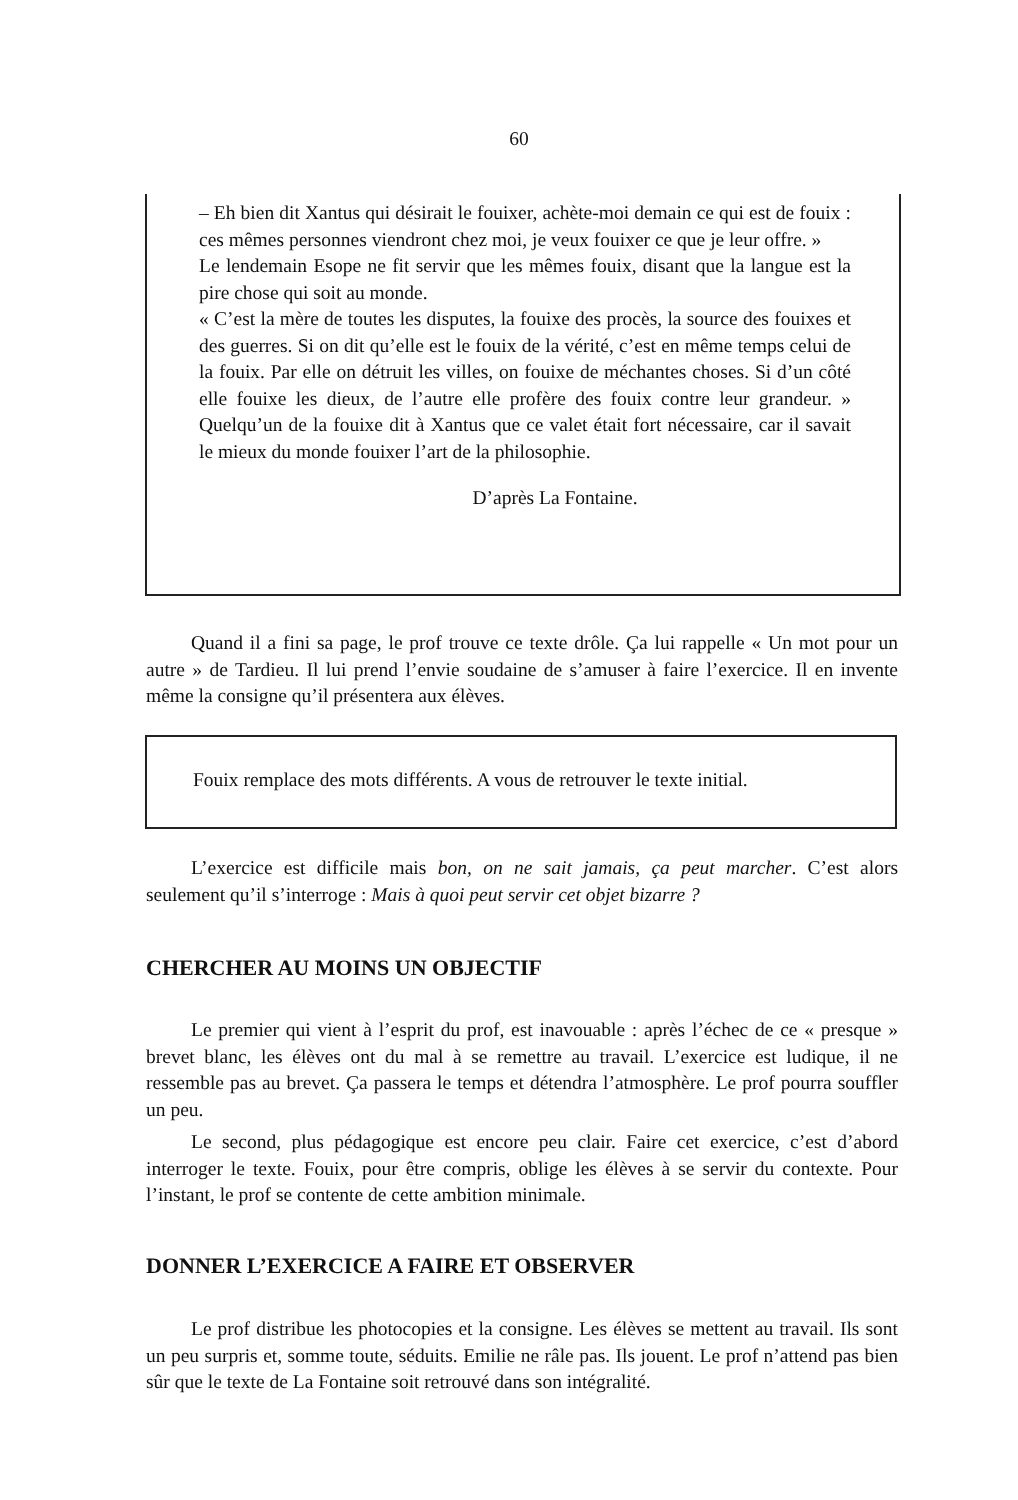60
– Eh bien dit Xantus qui désirait le fouixer, achète-moi demain ce qui est de fouix : ces mêmes personnes viendront chez moi, je veux fouixer ce que je leur offre. »
Le lendemain Esope ne fit servir que les mêmes fouix, disant que la langue est la pire chose qui soit au monde.
« C’est la mère de toutes les disputes, la fouixe des procès, la source des fouixes et des guerres. Si on dit qu’elle est le fouix de la vérité, c’est en même temps celui de la fouix. Par elle on détruit les villes, on fouixe de méchantes choses. Si d’un côté elle fouixe les dieux, de l’autre elle profère des fouix contre leur grandeur. » Quelqu’un de la fouixe dit à Xantus que ce valet était fort nécessaire, car il savait le mieux du monde fouixer l’art de la philosophie.
D’après La Fontaine.
Quand il a fini sa page, le prof trouve ce texte drôle. Ça lui rappelle « Un mot pour un autre » de Tardieu. Il lui prend l’envie soudaine de s’amuser à faire l’exercice. Il en invente même la consigne qu’il présentera aux élèves.
Fouix remplace des mots différents. A vous de retrouver le texte initial.
L’exercice est difficile mais bon, on ne sait jamais, ça peut marcher. C’est alors seulement qu’il s’interroge : Mais à quoi peut servir cet objet bizarre ?
CHERCHER AU MOINS UN OBJECTIF
Le premier qui vient à l’esprit du prof, est inavouable : après l’échec de ce « presque » brevet blanc, les élèves ont du mal à se remettre au travail. L’exercice est ludique, il ne ressemble pas au brevet. Ça passera le temps et détendra l’atmosphère. Le prof pourra souffler un peu.
Le second, plus pédagogique est encore peu clair. Faire cet exercice, c’est d’abord interroger le texte. Fouix, pour être compris, oblige les élèves à se servir du contexte. Pour l’instant, le prof se contente de cette ambition minimale.
DONNER L’EXERCICE A FAIRE ET OBSERVER
Le prof distribue les photocopies et la consigne. Les élèves se mettent au travail. Ils sont un peu surpris et, somme toute, séduits. Emilie ne râle pas. Ils jouent. Le prof n’attend pas bien sûr que le texte de La Fontaine soit retrouvé dans son intégralité.